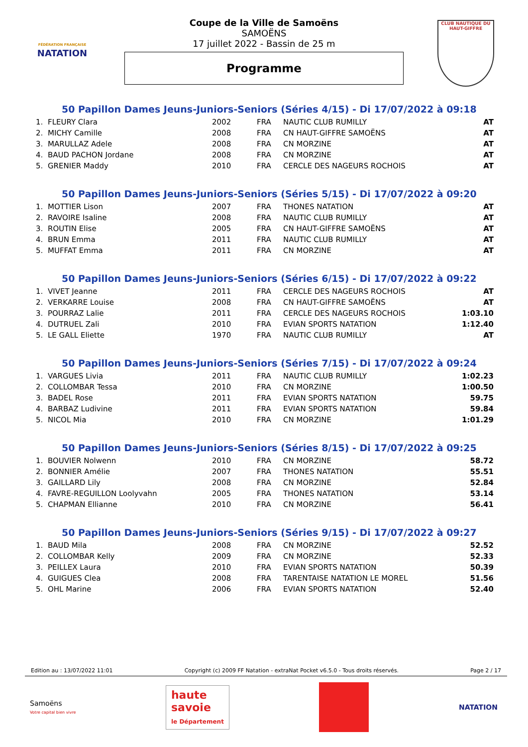FÉDÉRATION FRANÇAISE
NATATION
Coupe de la Ville de Samoëns
SAMOËNS
17 juillet 2022 - Bassin de 25 m
Programme
CLUB NAUTIQUE DU HAUT-GIFFRE
50 Papillon Dames Jeuns-Juniors-Seniors (Séries 4/15) - Di 17/07/2022 à 09:18
| 1. | FLEURY Clara | 2002 | FRA | NAUTIC CLUB RUMILLY | AT |
| 2. | MICHY Camille | 2008 | FRA | CN HAUT-GIFFRE SAMOËNS | AT |
| 3. | MARULLAZ Adele | 2008 | FRA | CN MORZINE | AT |
| 4. | BAUD PACHON Jordane | 2008 | FRA | CN MORZINE | AT |
| 5. | GRENIER Maddy | 2010 | FRA | CERCLE DES NAGEURS ROCHOIS | AT |
50 Papillon Dames Jeuns-Juniors-Seniors (Séries 5/15) - Di 17/07/2022 à 09:20
| 1. | MOTTIER Lison | 2007 | FRA | THONES NATATION | AT |
| 2. | RAVOIRE Isaline | 2008 | FRA | NAUTIC CLUB RUMILLY | AT |
| 3. | ROUTIN Elise | 2005 | FRA | CN HAUT-GIFFRE SAMOËNS | AT |
| 4. | BRUN Emma | 2011 | FRA | NAUTIC CLUB RUMILLY | AT |
| 5. | MUFFAT Emma | 2011 | FRA | CN MORZINE | AT |
50 Papillon Dames Jeuns-Juniors-Seniors (Séries 6/15) - Di 17/07/2022 à 09:22
| 1. | VIVET Jeanne | 2011 | FRA | CERCLE DES NAGEURS ROCHOIS | AT |
| 2. | VERKARRE Louise | 2008 | FRA | CN HAUT-GIFFRE SAMOËNS | AT |
| 3. | POURRAZ Lalie | 2011 | FRA | CERCLE DES NAGEURS ROCHOIS | 1:03.10 |
| 4. | DUTRUEL Zali | 2010 | FRA | EVIAN SPORTS NATATION | 1:12.40 |
| 5. | LE GALL Eliette | 1970 | FRA | NAUTIC CLUB RUMILLY | AT |
50 Papillon Dames Jeuns-Juniors-Seniors (Séries 7/15) - Di 17/07/2022 à 09:24
| 1. | VARGUES Livia | 2011 | FRA | NAUTIC CLUB RUMILLY | 1:02.23 |
| 2. | COLLOMBAR Tessa | 2010 | FRA | CN MORZINE | 1:00.50 |
| 3. | BADEL Rose | 2011 | FRA | EVIAN SPORTS NATATION | 59.75 |
| 4. | BARBAZ Ludivine | 2011 | FRA | EVIAN SPORTS NATATION | 59.84 |
| 5. | NICOL Mia | 2010 | FRA | CN MORZINE | 1:01.29 |
50 Papillon Dames Jeuns-Juniors-Seniors (Séries 8/15) - Di 17/07/2022 à 09:25
| 1. | BOUVIER Nolwenn | 2010 | FRA | CN MORZINE | 58.72 |
| 2. | BONNIER Amélie | 2007 | FRA | THONES NATATION | 55.51 |
| 3. | GAILLARD Lily | 2008 | FRA | CN MORZINE | 52.84 |
| 4. | FAVRE-REGUILLON Loolyvahn | 2005 | FRA | THONES NATATION | 53.14 |
| 5. | CHAPMAN Ellianne | 2010 | FRA | CN MORZINE | 56.41 |
50 Papillon Dames Jeuns-Juniors-Seniors (Séries 9/15) - Di 17/07/2022 à 09:27
| 1. | BAUD Mila | 2008 | FRA | CN MORZINE | 52.52 |
| 2. | COLLOMBAR Kelly | 2009 | FRA | CN MORZINE | 52.33 |
| 3. | PEILLEX Laura | 2010 | FRA | EVIAN SPORTS NATATION | 50.39 |
| 4. | GUIGUES Clea | 2008 | FRA | TARENTAISE NATATION LE MOREL | 51.56 |
| 5. | OHL Marine | 2006 | FRA | EVIAN SPORTS NATATION | 52.40 |
Edition au : 13/07/2022 11:01 Copyright (c) 2009 FF Natation - extraNat Pocket v6.5.0 - Tous droits réservés. Page 2 / 17
Samoëns
Votre capital bien vivre
haute
savoie
le Département
NATATION